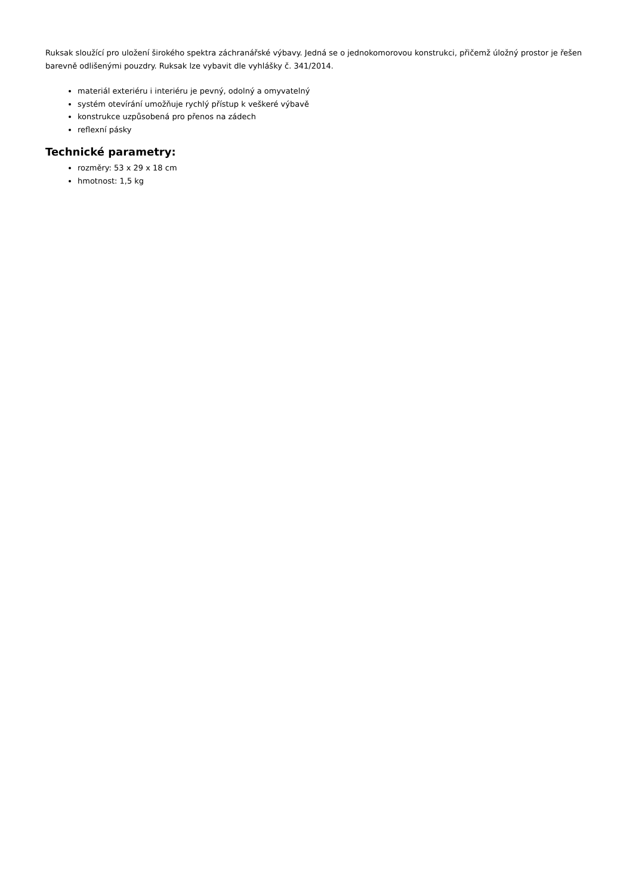Ruksak sloužící pro uložení širokého spektra záchranářské výbavy. Jedná se o jednokomorovou konstrukci, přičemž úložný prostor je řešen barevně odlišenými pouzdry. Ruksak lze vybavit dle vyhlášky č. 341/2014.
materiál exteriéru i interiéru je pevný, odolný a omyvatelný
systém otevírání umožňuje rychlý přístup k veškeré výbavě
konstrukce uzpůsobená pro přenos na zádech
reflexní pásky
Technické parametry:
rozměry: 53 x 29 x 18 cm
hmotnost: 1,5 kg